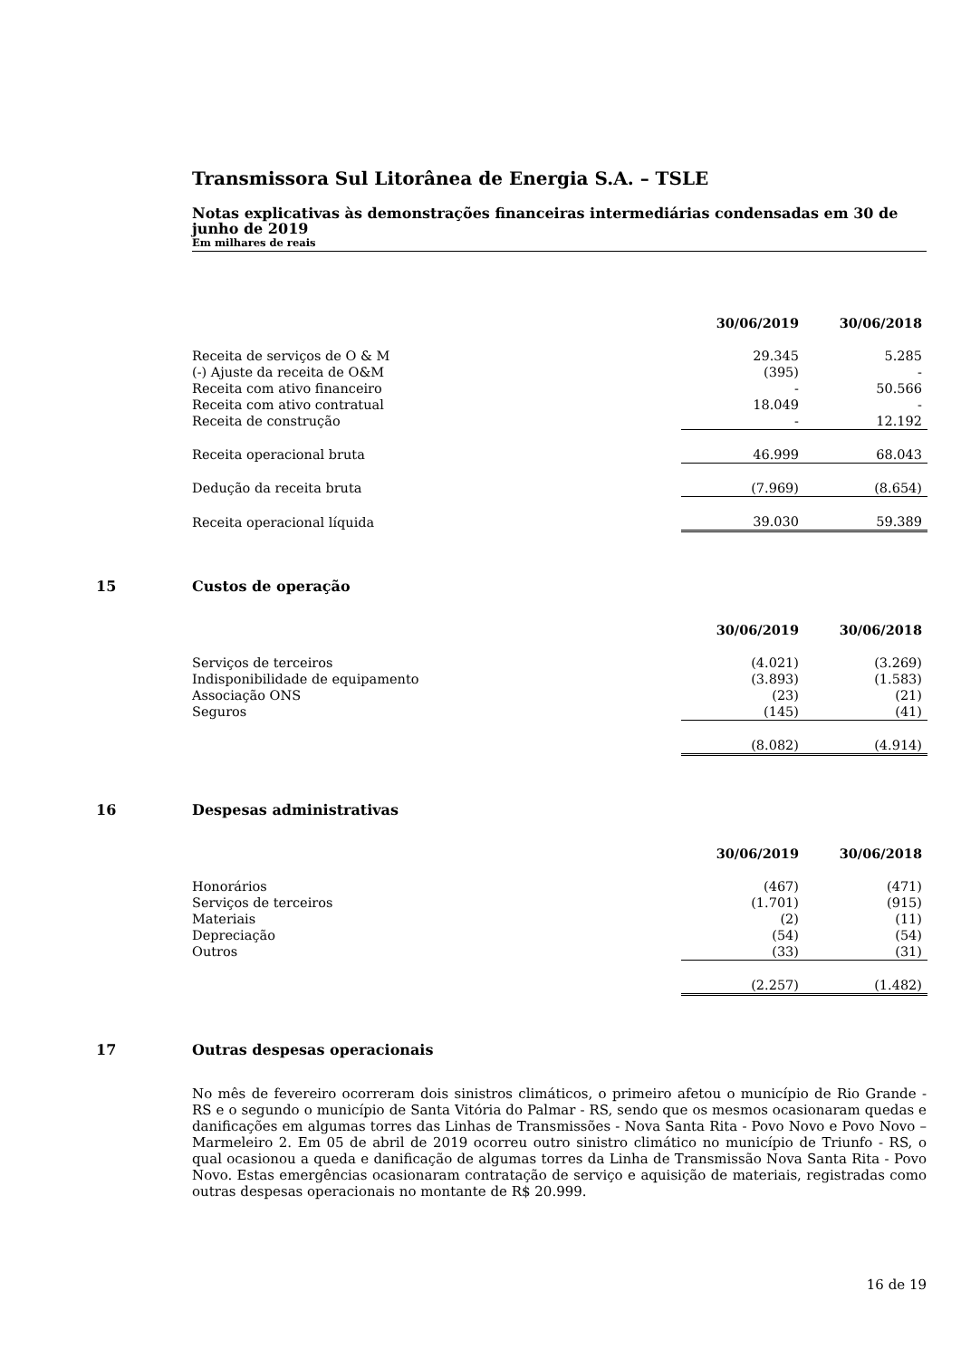Transmissora Sul Litorânea de Energia S.A. – TSLE
Notas explicativas às demonstrações financeiras intermediárias condensadas em 30 de junho de 2019
Em milhares de reais
| | 30/06/2019 | 30/06/2018 |
| Receita de serviços de O & M | 29.345 | 5.285 |
| (-) Ajuste da receita de O&M | (395) | - |
| Receita com ativo financeiro | - | 50.566 |
| Receita com ativo contratual | 18.049 | - |
| Receita de construção | - | 12.192 |
| Receita operacional bruta | 46.999 | 68.043 |
| Dedução da receita bruta | (7.969) | (8.654) |
| Receita operacional líquida | 39.030 | 59.389 |
15 Custos de operação
| | 30/06/2019 | 30/06/2018 |
| --- | --- | --- |
| Serviços de terceiros | (4.021) | (3.269) |
| Indisponibilidade de equipamento | (3.893) | (1.583) |
| Associação ONS | (23) | (21) |
| Seguros | (145) | (41) |
| | (8.082) | (4.914) |
16 Despesas administrativas
| | 30/06/2019 | 30/06/2018 |
| --- | --- | --- |
| Honorários | (467) | (471) |
| Serviços de terceiros | (1.701) | (915) |
| Materiais | (2) | (11) |
| Depreciação | (54) | (54) |
| Outros | (33) | (31) |
| | (2.257) | (1.482) |
17 Outras despesas operacionais
No mês de fevereiro ocorreram dois sinistros climáticos, o primeiro afetou o município de Rio Grande - RS e o segundo o município de Santa Vitória do Palmar - RS, sendo que os mesmos ocasionaram quedas e danificações em algumas torres das Linhas de Transmissões - Nova Santa Rita - Povo Novo e Povo Novo – Marmeleiro 2. Em 05 de abril de 2019 ocorreu outro sinistro climático no município de Triunfo - RS, o qual ocasionou a queda e danificação de algumas torres da Linha de Transmissão Nova Santa Rita - Povo Novo. Estas emergências ocasionaram contratação de serviço e aquisição de materiais, registradas como outras despesas operacionais no montante de R$ 20.999.
16 de 19